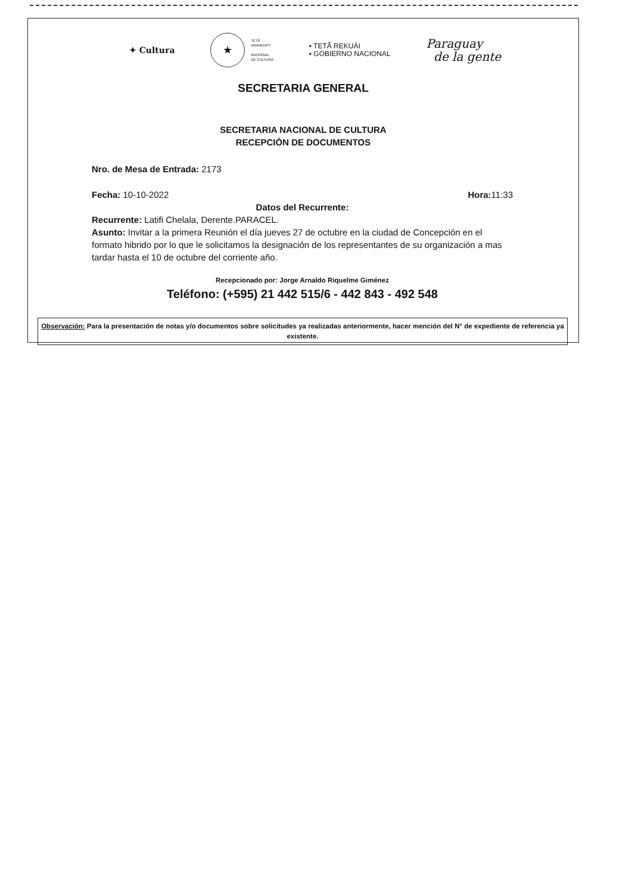✦ Cultura
★
TETÃ
ARANDUPY
NACIONAL
DE CULTURA
▪ TETÃ REKUÁI
▪ GOBIERNO NACIONAL
Paraguay
de la gente
SECRETARIA GENERAL
SECRETARIA NACIONAL DE CULTURA
RECEPCIÓN DE DOCUMENTOS
Nro. de Mesa de Entrada: 2173
Fecha: 10-10-2022 Hora: 11:33
Datos del Recurrente:
Recurrente: Latifi Chelala, Derente.PARACEL.
Asunto: Invitar a la primera Reunión el día jueves 27 de octubre en la ciudad de Concepción en el formato hibrido por lo que le solicitamos la designación de los representantes de su organización a mas tardar hasta el 10 de octubre del corriente año.
Recepcionado por: Jorge Arnaldo Riquelme Giménez
Teléfono: (+595) 21 442 515/6 - 442 843 - 492 548
Observación: Para la presentación de notas y/o documentos sobre solicitudes ya realizadas anteriormente, hacer mención del N° de expediente de referencia ya existente.